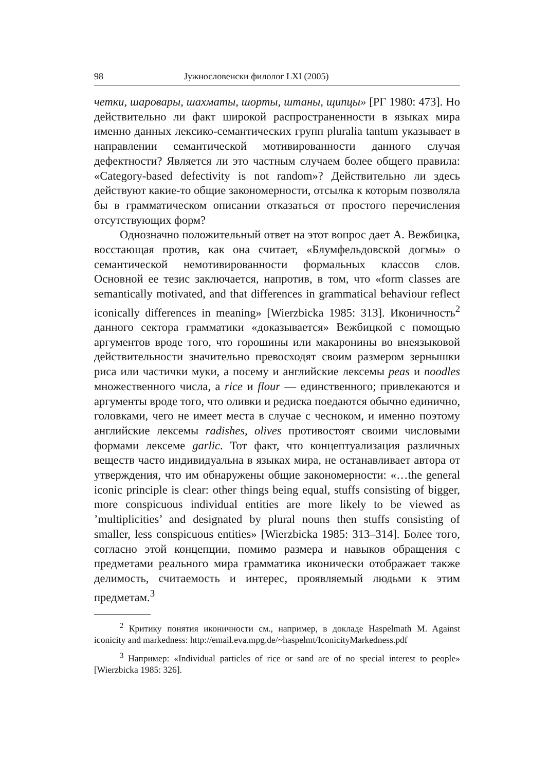98 Јужнословенски филолог LXI (2005)
четки, шаровары, шахматы, шорты, штаны, щипцы» [РГ 1980: 473]. Но действительно ли факт широкой распространенности в языках мира именно данных лексико-семантических групп pluralia tantum указывает в направлении семантической мотивированности данного случая дефектности? Является ли это частным случаем более общего правила: «Category-based defectivity is not random»? Действительно ли здесь действуют какие-то общие закономерности, отсылка к которым позволяла бы в грамматическом описании отказаться от простого перечисления отсутствующих форм?
Однозначно положительный ответ на этот вопрос дает А. Вежбицка, восстающая против, как она считает, «Блумфельдовской догмы» о семантической немотивированности формальных классов слов. Основной ее тезис заключается, напротив, в том, что «form classes are semantically motivated, and that differences in grammatical behaviour reflect iconically differences in meaning» [Wierzbicka 1985: 313]. Иконичность<sup>2</sup> данного сектора грамматики «доказывается» Вежбицкой с помощью аргументов вроде того, что горошины или макаронины во внеязыковой действительности значительно превосходят своим размером зернышки риса или частички муки, а посему и английские лексемы peas и noodles множественного числа, а rice и flour — единственного; привлекаются и аргументы вроде того, что оливки и редиска поедаются обычно единично, головками, чего не имеет места в случае с чесноком, и именно поэтому английские лексемы radishes, olives противостоят своими числовыми формами лексеме garlic. Тот факт, что концептуализация различных веществ часто индивидуальна в языках мира, не останавливает автора от утверждения, что им обнаружены общие закономерности: «…the general iconic principle is clear: other things being equal, stuffs consisting of bigger, more conspicuous individual entities are more likely to be viewed as ’multiplicities’ and designated by plural nouns then stuffs consisting of smaller, less conspicuous entities» [Wierzbicka 1985: 313–314]. Более того, согласно этой концепции, помимо размера и навыков обращения с предметами реального мира грамматика иконически отображает также делимость, считаемость и интерес, проявляемый людьми к этим предметам.<sup>3</sup>
<sup>2</sup> Критику понятия иконичности см., например, в докладе Haspelmath M. Against iconicity and markedness: http://email.eva.mpg.de/~haspelmt/IconicityMarkedness.pdf
<sup>3</sup> Например: «Individual particles of rice or sand are of no special interest to people» [Wierzbicka 1985: 326].